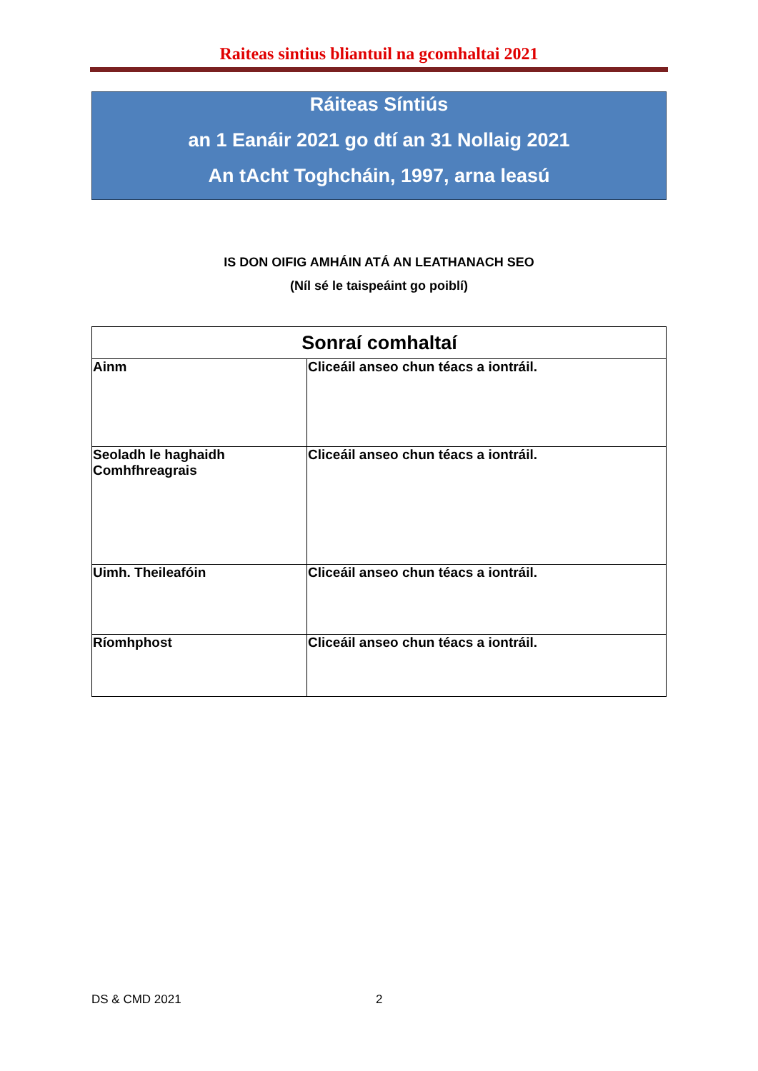Raiteas sintius bliantuil na gcomhaltai 2021
Ráiteas Síntiús
an 1 Eanáir 2021 go dtí an 31 Nollaig 2021
An tAcht Toghcháin, 1997, arna leasú
IS DON OIFIG AMHÁIN ATÁ AN LEATHANACH SEO
(Níl sé le taispeáint go poiblí)
| Sonraí comhaltaí | |
| --- | --- |
| Ainm | Cliceáil anseo chun téacs a iontráil. |
| Seoladh le haghaidh Comhfhreagrais | Cliceáil anseo chun téacs a iontráil. |
| Uimh. Theileafóin | Cliceáil anseo chun téacs a iontráil. |
| Ríomhphost | Cliceáil anseo chun téacs a iontráil. |
DS & CMD 2021 2